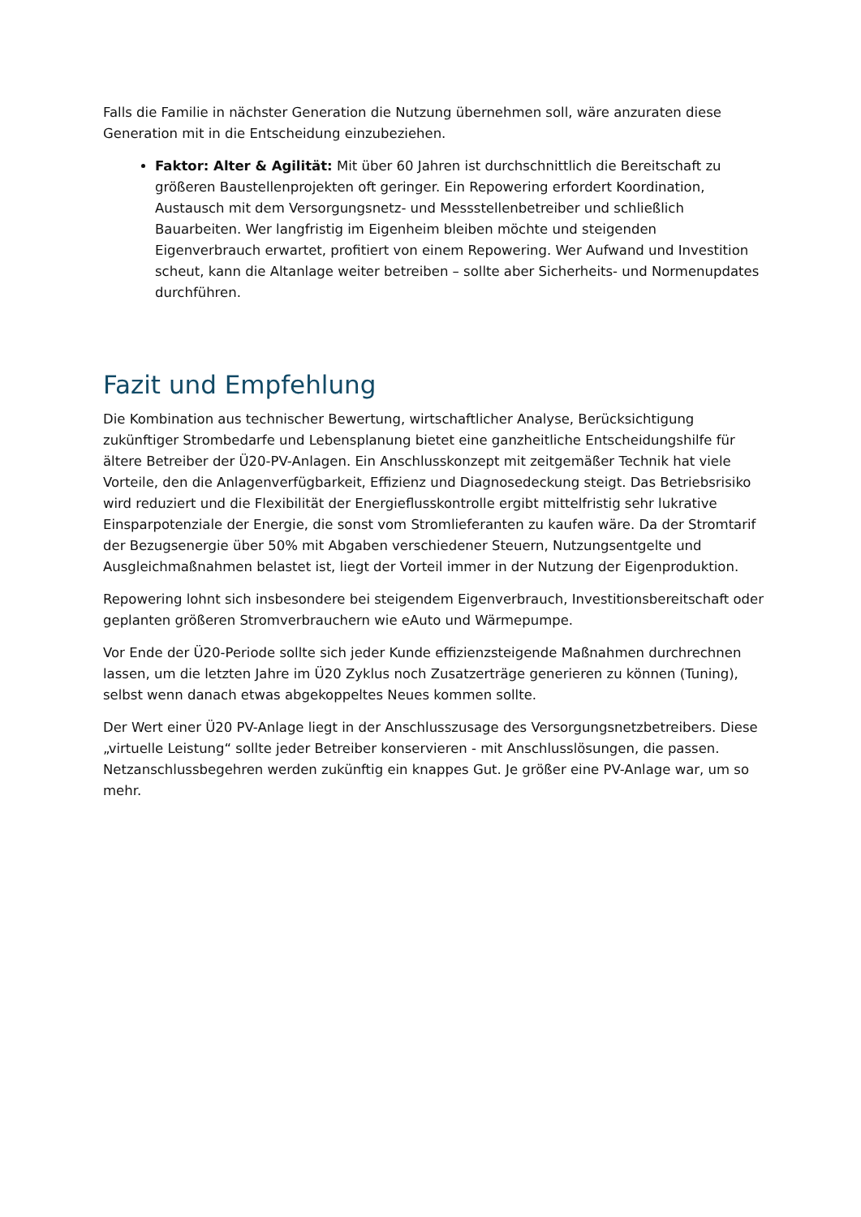Falls die Familie in nächster Generation die Nutzung übernehmen soll, wäre anzuraten diese Generation mit in die Entscheidung einzubeziehen.
Faktor: Alter & Agilität: Mit über 60 Jahren ist durchschnittlich die Bereitschaft zu größeren Baustellenprojekten oft geringer. Ein Repowering erfordert Koordination, Austausch mit dem Versorgungsnetz- und Messstellenbetreiber und schließlich Bauarbeiten. Wer langfristig im Eigenheim bleiben möchte und steigenden Eigenverbrauch erwartet, profitiert von einem Repowering. Wer Aufwand und Investition scheut, kann die Altanlage weiter betreiben – sollte aber Sicherheits- und Normenupdates durchführen.
Fazit und Empfehlung
Die Kombination aus technischer Bewertung, wirtschaftlicher Analyse, Berücksichtigung zukünftiger Strombedarfe und Lebensplanung bietet eine ganzheitliche Entscheidungshilfe für ältere Betreiber der Ü20-PV-Anlagen. Ein Anschlusskonzept mit zeitgemäßer Technik hat viele Vorteile, den die Anlagenverfügbarkeit, Effizienz und Diagnosedeckung steigt. Das Betriebsrisiko wird reduziert und die Flexibilität der Energieflusskontrolle ergibt mittelfristig sehr lukrative Einsparpotenziale der Energie, die sonst vom Stromlieferanten zu kaufen wäre. Da der Stromtarif der Bezugsenergie über 50% mit Abgaben verschiedener Steuern, Nutzungsentgelte und Ausgleichmaßnahmen belastet ist, liegt der Vorteil immer in der Nutzung der Eigenproduktion.
Repowering lohnt sich insbesondere bei steigendem Eigenverbrauch, Investitionsbereitschaft oder geplanten größeren Stromverbrauchern wie eAuto und Wärmepumpe.
Vor Ende der Ü20-Periode sollte sich jeder Kunde effizienzsteigende Maßnahmen durchrechnen lassen, um die letzten Jahre im Ü20 Zyklus noch Zusatzerträge generieren zu können (Tuning), selbst wenn danach etwas abgekoppeltes Neues kommen sollte.
Der Wert einer Ü20 PV-Anlage liegt in der Anschlusszusage des Versorgungsnetzbetreibers. Diese „virtuelle Leistung“ sollte jeder Betreiber konservieren - mit Anschlusslösungen, die passen. Netzanschlussbegehren werden zukünftig ein knappes Gut. Je größer eine PV-Anlage war, um so mehr.